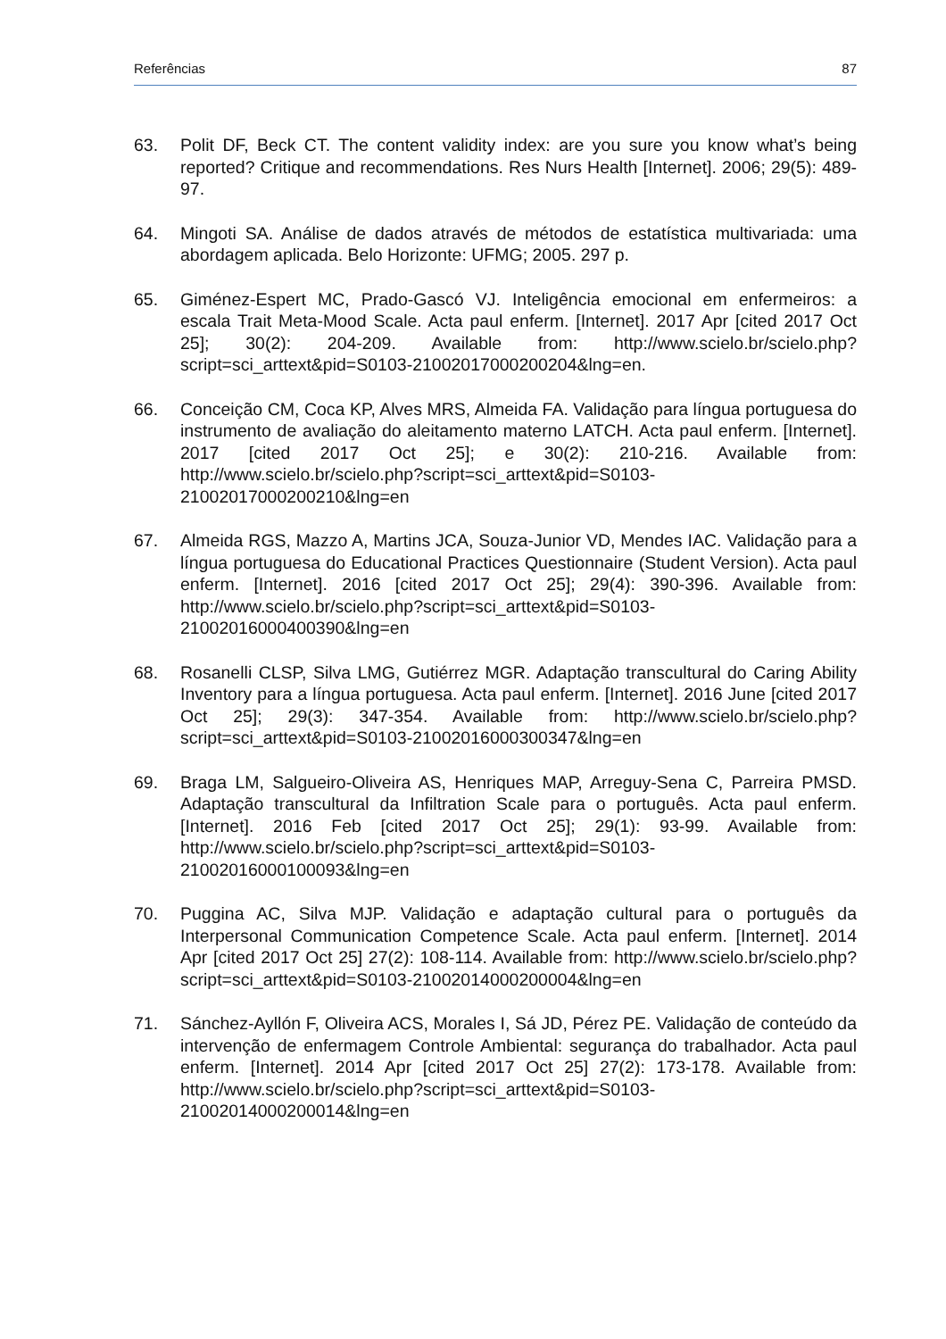Referências 87
63. Polit DF, Beck CT. The content validity index: are you sure you know what’s being reported? Critique and recommendations. Res Nurs Health [Internet]. 2006; 29(5): 489-97.
64. Mingoti SA. Análise de dados através de métodos de estatística multivariada: uma abordagem aplicada. Belo Horizonte: UFMG; 2005. 297 p.
65. Giménez-Espert MC, Prado-Gascó VJ. Inteligência emocional em enfermeiros: a escala Trait Meta-Mood Scale. Acta paul enferm. [Internet]. 2017 Apr [cited 2017 Oct 25]; 30(2): 204-209. Available from: http://www.scielo.br/scielo.php?script=sci_arttext&pid=S0103-21002017000200204&lng=en.
66. Conceição CM, Coca KP, Alves MRS, Almeida FA. Validação para língua portuguesa do instrumento de avaliação do aleitamento materno LATCH. Acta paul enferm. [Internet]. 2017 [cited 2017 Oct 25]; e 30(2): 210-216. Available from: http://www.scielo.br/scielo.php?script=sci_arttext&pid=S0103-21002017000200210&lng=en
67. Almeida RGS, Mazzo A, Martins JCA, Souza-Junior VD, Mendes IAC. Validação para a língua portuguesa do Educational Practices Questionnaire (Student Version). Acta paul enferm. [Internet]. 2016 [cited 2017 Oct 25]; 29(4): 390-396. Available from: http://www.scielo.br/scielo.php?script=sci_arttext&pid=S0103-21002016000400390&lng=en
68. Rosanelli CLSP, Silva LMG, Gutiérrez MGR. Adaptação transcultural do Caring Ability Inventory para a língua portuguesa. Acta paul enferm. [Internet]. 2016 June [cited 2017 Oct 25]; 29(3): 347-354. Available from: http://www.scielo.br/scielo.php?script=sci_arttext&pid=S0103-21002016000300347&lng=en
69. Braga LM, Salgueiro-Oliveira AS, Henriques MAP, Arreguy-Sena C, Parreira PMSD. Adaptação transcultural da Infiltration Scale para o português. Acta paul enferm. [Internet]. 2016 Feb [cited 2017 Oct 25]; 29(1): 93-99. Available from: http://www.scielo.br/scielo.php?script=sci_arttext&pid=S0103-21002016000100093&lng=en
70. Puggina AC, Silva MJP. Validação e adaptação cultural para o português da Interpersonal Communication Competence Scale. Acta paul enferm. [Internet]. 2014 Apr [cited 2017 Oct 25] 27(2): 108-114. Available from: http://www.scielo.br/scielo.php?script=sci_arttext&pid=S0103-21002014000200004&lng=en
71. Sánchez-Ayllón F, Oliveira ACS, Morales I, Sá JD, Pérez PE. Validação de conteúdo da intervenção de enfermagem Controle Ambiental: segurança do trabalhador. Acta paul enferm. [Internet]. 2014 Apr [cited 2017 Oct 25] 27(2): 173-178. Available from: http://www.scielo.br/scielo.php?script=sci_arttext&pid=S0103-21002014000200014&lng=en